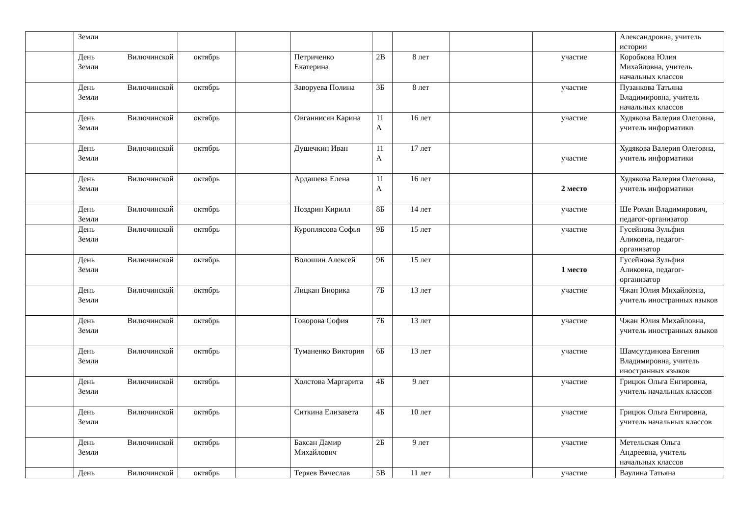| | Земли | | | | | | | | Александровна, учитель истории |
| | День Вилючинской Земли | октябрь | | Петриченко Екатерина | 2В | 8 лет | | участие | Коробкова Юлия Михайловна, учитель начальных классов |
| | День Вилючинской Земли | октябрь | | Заворуева Полина | 3Б | 8 лет | | участие | Пузанкова Татьяна Владимировна, учитель начальных классов |
| | День Вилючинской Земли | октябрь | | Овганнисян Карина | 11 А | 16 лет | | участие | Худякова Валерия Олеговна, учитель информатики |
| | День Вилючинской Земли | октябрь | | Душечкин Иван | 11 А | 17 лет | | участие | Худякова Валерия Олеговна, учитель информатики |
| | День Вилючинской Земли | октябрь | | Ардашева Елена | 11 А | 16 лет | | 2 место | Худякова Валерия Олеговна, учитель информатики |
| | День Вилючинской Земли | октябрь | | Ноздрин Кирилл | 8Б | 14 лет | | участие | Ше Роман Владимирович, педагог-организатор |
| | День Вилючинской Земли | октябрь | | Куроплясова Софья | 9Б | 15 лет | | участие | Гусейнова Зульфия Аликовна, педагог-организатор |
| | День Вилючинской Земли | октябрь | | Волошин Алексей | 9Б | 15 лет | | 1 место | Гусейнова Зульфия Аликовна, педагог-организатор |
| | День Вилючинской Земли | октябрь | | Лицкан Виорика | 7Б | 13 лет | | участие | Чжан Юлия Михайловна, учитель иностранных языков |
| | День Вилючинской Земли | октябрь | | Говорова София | 7Б | 13 лет | | участие | Чжан Юлия Михайловна, учитель иностранных языков |
| | День Вилючинской Земли | октябрь | | Туманенко Виктория | 6Б | 13 лет | | участие | Шамсутдинова Евгения Владимировна, учитель иностранных языков |
| | День Вилючинской Земли | октябрь | | Холстова Маргарита | 4Б | 9 лет | | участие | Грицюк Ольга Енгировна, учитель начальных классов |
| | День Вилючинской Земли | октябрь | | Ситкина Елизавета | 4Б | 10 лет | | участие | Грицюк Ольга Енгировна, учитель начальных классов |
| | День Вилючинской Земли | октябрь | | Баксан Дамир Михайлович | 2Б | 9 лет | | участие | Метельская Ольга Андреевна, учитель начальных классов |
| | День Вилючинской | октябрь | | Теряев Вячеслав | 5В | 11 лет | | участие | Ваулина Татьяна |